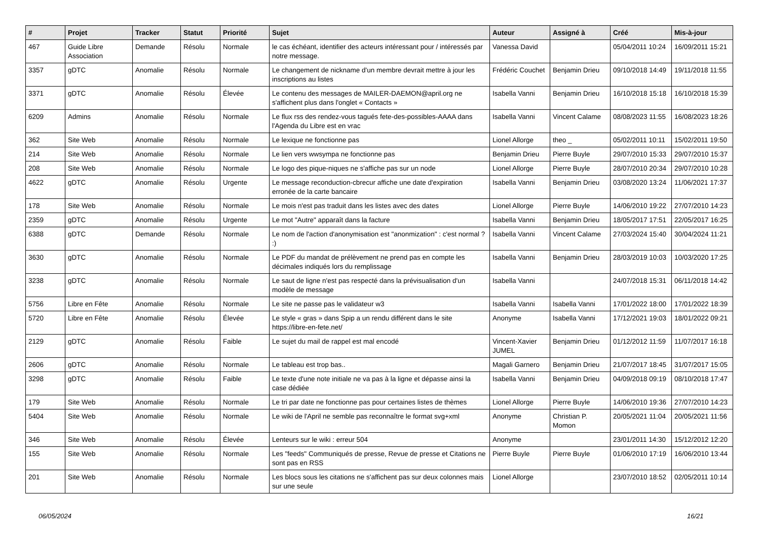| # | Projet | Tracker | Statut | Priorité | Sujet | Auteur | Assigné à | Créé | Mis-à-jour |
| --- | --- | --- | --- | --- | --- | --- | --- | --- | --- |
| 467 | Guide Libre Association | Demande | Résolu | Normale | le cas échéant, identifier des acteurs intéressant pour / intéressés par notre message. | Vanessa David | | 05/04/2011 10:24 | 16/09/2011 15:21 |
| 3357 | gDTC | Anomalie | Résolu | Normale | Le changement de nickname d'un membre devrait mettre à jour les inscriptions au listes | Frédéric Couchet | Benjamin Drieu | 09/10/2018 14:49 | 19/11/2018 11:55 |
| 3371 | gDTC | Anomalie | Résolu | Élevée | Le contenu des messages de MAILER-DAEMON@april.org ne s'affichent plus dans l'onglet « Contacts » | Isabella Vanni | Benjamin Drieu | 16/10/2018 15:18 | 16/10/2018 15:39 |
| 6209 | Admins | Anomalie | Résolu | Normale | Le flux rss des rendez-vous tagués fete-des-possibles-AAAA dans l'Agenda du Libre est en vrac | Isabella Vanni | Vincent Calame | 08/08/2023 11:55 | 16/08/2023 18:26 |
| 362 | Site Web | Anomalie | Résolu | Normale | Le lexique ne fonctionne pas | Lionel Allorge | theo _ | 05/02/2011 10:11 | 15/02/2011 19:50 |
| 214 | Site Web | Anomalie | Résolu | Normale | Le lien vers wwsympa ne fonctionne pas | Benjamin Drieu | Pierre Buyle | 29/07/2010 15:33 | 29/07/2010 15:37 |
| 208 | Site Web | Anomalie | Résolu | Normale | Le logo des pique-niques ne s'affiche pas sur un node | Lionel Allorge | Pierre Buyle | 28/07/2010 20:34 | 29/07/2010 10:28 |
| 4622 | gDTC | Anomalie | Résolu | Urgente | Le message reconduction-cbrecur affiche une date d'expiration erronée de la carte bancaire | Isabella Vanni | Benjamin Drieu | 03/08/2020 13:24 | 11/06/2021 17:37 |
| 178 | Site Web | Anomalie | Résolu | Normale | Le mois n'est pas traduit dans les listes avec des dates | Lionel Allorge | Pierre Buyle | 14/06/2010 19:22 | 27/07/2010 14:23 |
| 2359 | gDTC | Anomalie | Résolu | Urgente | Le mot "Autre" apparaît dans la facture | Isabella Vanni | Benjamin Drieu | 18/05/2017 17:51 | 22/05/2017 16:25 |
| 6388 | gDTC | Demande | Résolu | Normale | Le nom de l'action d'anonymisation est "anonmization" : c'est normal ? :) | Isabella Vanni | Vincent Calame | 27/03/2024 15:40 | 30/04/2024 11:21 |
| 3630 | gDTC | Anomalie | Résolu | Normale | Le PDF du mandat de prélèvement ne prend pas en compte les décimales indiqués lors du remplissage | Isabella Vanni | Benjamin Drieu | 28/03/2019 10:03 | 10/03/2020 17:25 |
| 3238 | gDTC | Anomalie | Résolu | Normale | Le saut de ligne n'est pas respecté dans la prévisualisation d'un modèle de message | Isabella Vanni | | 24/07/2018 15:31 | 06/11/2018 14:42 |
| 5756 | Libre en Fête | Anomalie | Résolu | Normale | Le site ne passe pas le validateur w3 | Isabella Vanni | Isabella Vanni | 17/01/2022 18:00 | 17/01/2022 18:39 |
| 5720 | Libre en Fête | Anomalie | Résolu | Élevée | Le style « gras » dans Spip a un rendu différent dans le site https://libre-en-fete.net/ | Anonyme | Isabella Vanni | 17/12/2021 19:03 | 18/01/2022 09:21 |
| 2129 | gDTC | Anomalie | Résolu | Faible | Le sujet du mail de rappel est mal encodé | Vincent-Xavier JUMEL | Benjamin Drieu | 01/12/2012 11:59 | 11/07/2017 16:18 |
| 2606 | gDTC | Anomalie | Résolu | Normale | Le tableau est trop bas.. | Magali Garnero | Benjamin Drieu | 21/07/2017 18:45 | 31/07/2017 15:05 |
| 3298 | gDTC | Anomalie | Résolu | Faible | Le texte d'une note initiale ne va pas à la ligne et dépasse ainsi la case dédiée | Isabella Vanni | Benjamin Drieu | 04/09/2018 09:19 | 08/10/2018 17:47 |
| 179 | Site Web | Anomalie | Résolu | Normale | Le tri par date ne fonctionne pas pour certaines listes de thèmes | Lionel Allorge | Pierre Buyle | 14/06/2010 19:36 | 27/07/2010 14:23 |
| 5404 | Site Web | Anomalie | Résolu | Normale | Le wiki de l'April ne semble pas reconnaître le format svg+xml | Anonyme | Christian P. Momon | 20/05/2021 11:04 | 20/05/2021 11:56 |
| 346 | Site Web | Anomalie | Résolu | Élevée | Lenteurs sur le wiki : erreur 504 | Anonyme | | 23/01/2011 14:30 | 15/12/2012 12:20 |
| 155 | Site Web | Anomalie | Résolu | Normale | Les "feeds" Communiqués de presse, Revue de presse et Citations ne sont pas en RSS | Pierre Buyle | Pierre Buyle | 01/06/2010 17:19 | 16/06/2010 13:44 |
| 201 | Site Web | Anomalie | Résolu | Normale | Les blocs sous les citations ne s'affichent pas sur deux colonnes mais sur une seule | Lionel Allorge | | 23/07/2010 18:52 | 02/05/2011 10:14 |
06/05/2024 16/21